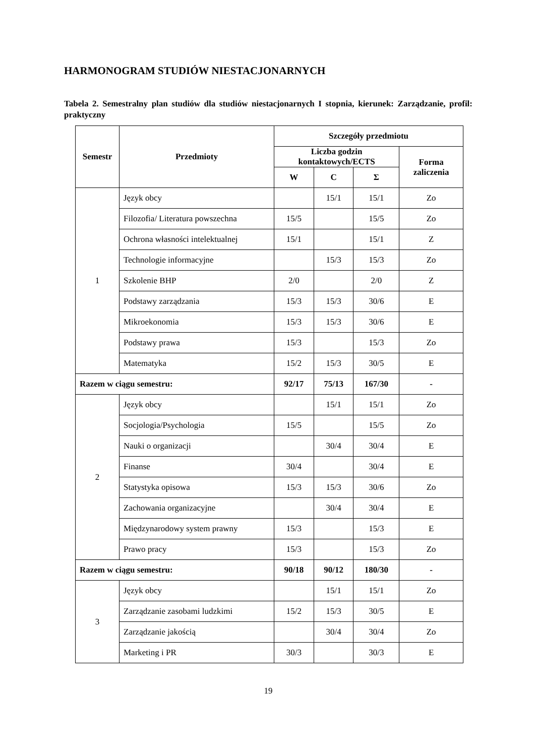HARMONOGRAM STUDIÓW NIESTACJONARNYCH
Tabela 2. Semestralny plan studiów dla studiów niestacjonarnych I stopnia, kierunek: Zarządzanie, profil: praktyczny
| Semestr | Przedmioty | Szczegóły przedmiotu | | | |
| --- | --- | --- | --- | --- | --- |
| | | Liczba godzin kontaktowych/ECTS | | | Forma zaliczenia |
| | | W | C | Σ | |
| 1 | Język obcy | | 15/1 | 15/1 | Zo |
| | Filozofia/ Literatura powszechna | 15/5 | | 15/5 | Zo |
| | Ochrona własności intelektualnej | 15/1 | | 15/1 | Z |
| | Technologie informacyjne | | 15/3 | 15/3 | Zo |
| | Szkolenie BHP | 2/0 | | 2/0 | Z |
| | Podstawy zarządzania | 15/3 | 15/3 | 30/6 | E |
| | Mikroekonomia | 15/3 | 15/3 | 30/6 | E |
| | Podstawy prawa | 15/3 | | 15/3 | Zo |
| | Matematyka | 15/2 | 15/3 | 30/5 | E |
| Razem w ciągu semestru: | | 92/17 | 75/13 | 167/30 | - |
| 2 | Język obcy | | 15/1 | 15/1 | Zo |
| | Socjologia/Psychologia | 15/5 | | 15/5 | Zo |
| | Nauki o organizacji | | 30/4 | 30/4 | E |
| | Finanse | 30/4 | | 30/4 | E |
| | Statystyka opisowa | 15/3 | 15/3 | 30/6 | Zo |
| | Zachowania organizacyjne | | 30/4 | 30/4 | E |
| | Międzynarodowy system prawny | 15/3 | | 15/3 | E |
| | Prawo pracy | 15/3 | | 15/3 | Zo |
| Razem w ciągu semestru: | | 90/18 | 90/12 | 180/30 | - |
| 3 | Język obcy | | 15/1 | 15/1 | Zo |
| | Zarządzanie zasobami ludzkimi | 15/2 | 15/3 | 30/5 | E |
| | Zarządzanie jakością | | 30/4 | 30/4 | Zo |
| | Marketing i PR | 30/3 | | 30/3 | E |
19